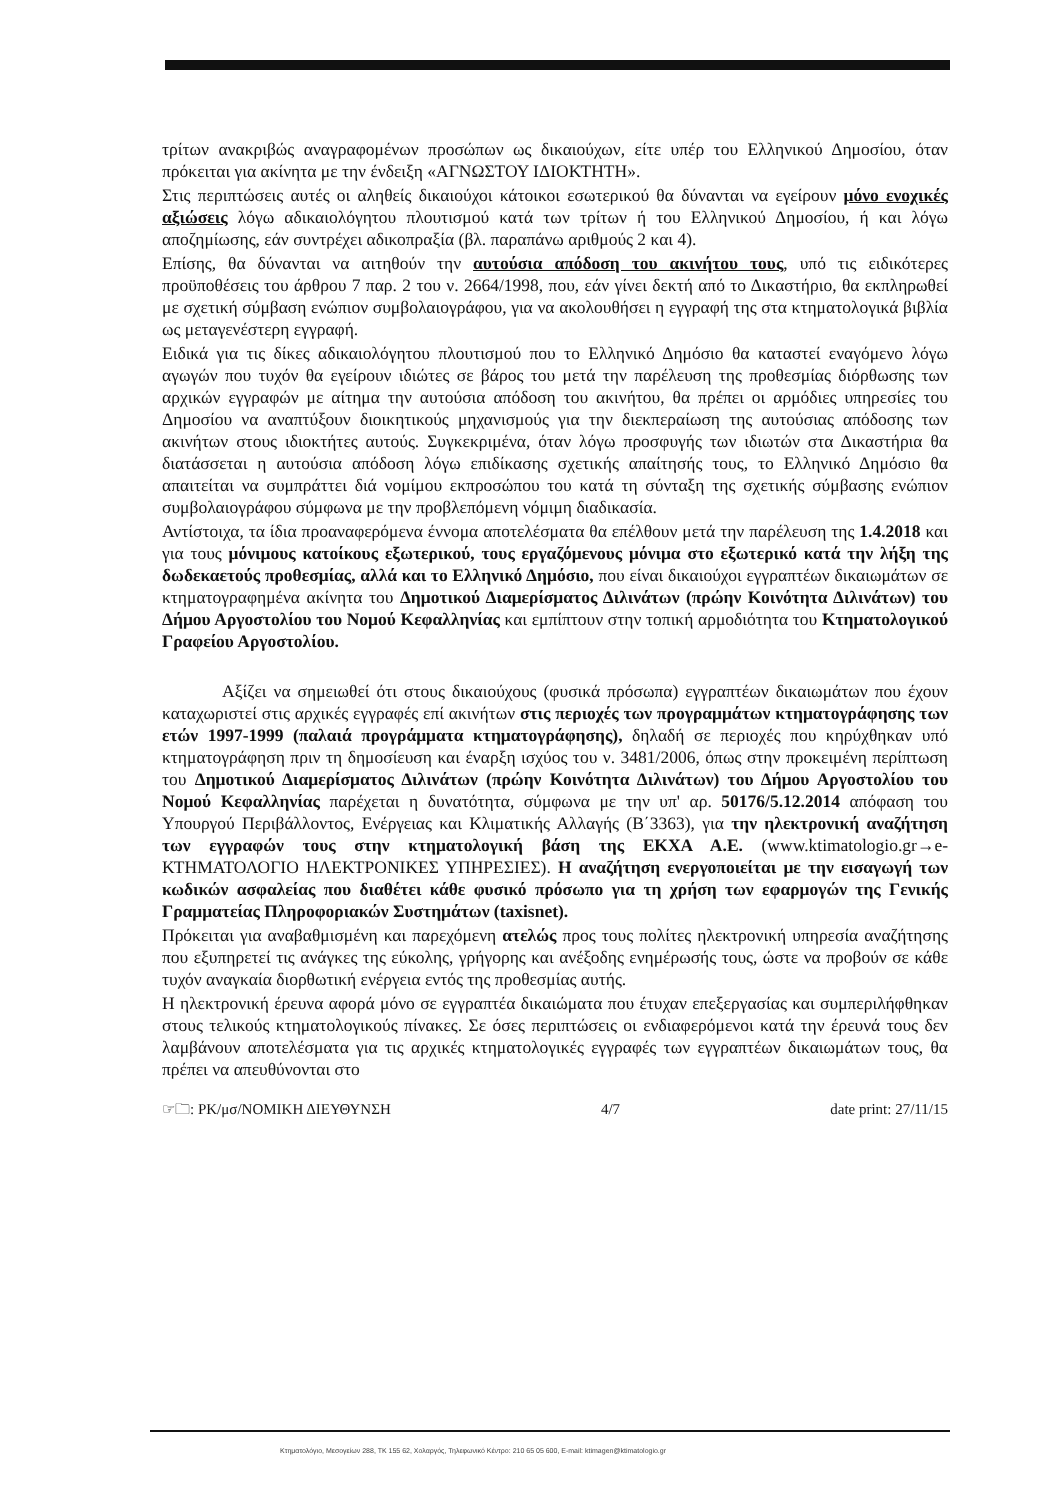τρίτων ανακριβώς αναγραφομένων προσώπων ως δικαιούχων, είτε υπέρ του Ελληνικού Δημοσίου, όταν πρόκειται για ακίνητα με την ένδειξη «ΑΓΝΩΣΤΟΥ ΙΔΙΟΚΤΗΤΗ».
Στις περιπτώσεις αυτές οι αληθείς δικαιούχοι κάτοικοι εσωτερικού θα δύνανται να εγείρουν μόνο ενοχικές αξιώσεις λόγω αδικαιολόγητου πλουτισμού κατά των τρίτων ή του Ελληνικού Δημοσίου, ή και λόγω αποζημίωσης, εάν συντρέχει αδικοπραξία (βλ. παραπάνω αριθμούς 2 και 4).
Επίσης, θα δύνανται να αιτηθούν την αυτούσια απόδοση του ακινήτου τους, υπό τις ειδικότερες προϋποθέσεις του άρθρου 7 παρ. 2 του ν. 2664/1998, που, εάν γίνει δεκτή από το Δικαστήριο, θα εκπληρωθεί με σχετική σύμβαση ενώπιον συμβολαιογράφου, για να ακολουθήσει η εγγραφή της στα κτηματολογικά βιβλία ως μεταγενέστερη εγγραφή.
Ειδικά για τις δίκες αδικαιολόγητου πλουτισμού που το Ελληνικό Δημόσιο θα καταστεί εναγόμενο λόγω αγωγών που τυχόν θα εγείρουν ιδιώτες σε βάρος του μετά την παρέλευση της προθεσμίας διόρθωσης των αρχικών εγγραφών με αίτημα την αυτούσια απόδοση του ακινήτου, θα πρέπει οι αρμόδιες υπηρεσίες του Δημοσίου να αναπτύξουν διοικητικούς μηχανισμούς για την διεκπεραίωση της αυτούσιας απόδοσης των ακινήτων στους ιδιοκτήτες αυτούς. Συγκεκριμένα, όταν λόγω προσφυγής των ιδιωτών στα Δικαστήρια θα διατάσσεται η αυτούσια απόδοση λόγω επιδίκασης σχετικής απαίτησής τους, το Ελληνικό Δημόσιο θα απαιτείται να συμπράττει διά νομίμου εκπροσώπου του κατά τη σύνταξη της σχετικής σύμβασης ενώπιον συμβολαιογράφου σύμφωνα με την προβλεπόμενη νόμιμη διαδικασία.
Αντίστοιχα, τα ίδια προαναφερόμενα έννομα αποτελέσματα θα επέλθουν μετά την παρέλευση της 1.4.2018 και για τους μόνιμους κατοίκους εξωτερικού, τους εργαζόμενους μόνιμα στο εξωτερικό κατά την λήξη της δωδεκαετούς προθεσμίας, αλλά και το Ελληνικό Δημόσιο, που είναι δικαιούχοι εγγραπτέων δικαιωμάτων σε κτηματογραφημένα ακίνητα του Δημοτικού Διαμερίσματος Διλινάτων (πρώην Κοινότητα Διλινάτων) του Δήμου Αργοστολίου του Νομού Κεφαλληνίας και εμπίπτουν στην τοπική αρμοδιότητα του Κτηματολογικού Γραφείου Αργοστολίου.
Αξίζει να σημειωθεί ότι στους δικαιούχους (φυσικά πρόσωπα) εγγραπτέων δικαιωμάτων που έχουν καταχωριστεί στις αρχικές εγγραφές επί ακινήτων στις περιοχές των προγραμμάτων κτηματογράφησης των ετών 1997-1999 (παλαιά προγράμματα κτηματογράφησης), δηλαδή σε περιοχές που κηρύχθηκαν υπό κτηματογράφηση πριν τη δημοσίευση και έναρξη ισχύος του ν. 3481/2006, όπως στην προκειμένη περίπτωση του Δημοτικού Διαμερίσματος Διλινάτων (πρώην Κοινότητα Διλινάτων) του Δήμου Αργοστολίου του Νομού Κεφαλληνίας παρέχεται η δυνατότητα, σύμφωνα με την υπ' αρ. 50176/5.12.2014 απόφαση του Υπουργού Περιβάλλοντος, Ενέργειας και Κλιματικής Αλλαγής (Β΄3363), για την ηλεκτρονική αναζήτηση των εγγραφών τους στην κτηματολογική βάση της ΕΚΧΑ Α.Ε. (www.ktimatologio.gr→e-ΚΤΗΜΑΤΟΛΟΓΙΟ ΗΛΕΚΤΡΟΝΙΚΕΣ ΥΠΗΡΕΣΙΕΣ). Η αναζήτηση ενεργοποιείται με την εισαγωγή των κωδικών ασφαλείας που διαθέτει κάθε φυσικό πρόσωπο για τη χρήση των εφαρμογών της Γενικής Γραμματείας Πληροφοριακών Συστημάτων (taxisnet).
Πρόκειται για αναβαθμισμένη και παρεχόμενη ατελώς προς τους πολίτες ηλεκτρονική υπηρεσία αναζήτησης που εξυπηρετεί τις ανάγκες της εύκολης, γρήγορης και ανέξοδης ενημέρωσής τους, ώστε να προβούν σε κάθε τυχόν αναγκαία διορθωτική ενέργεια εντός της προθεσμίας αυτής.
Η ηλεκτρονική έρευνα αφορά μόνο σε εγγραπτέα δικαιώματα που έτυχαν επεξεργασίας και συμπεριλήφθηκαν στους τελικούς κτηματολογικούς πίνακες. Σε όσες περιπτώσεις οι ενδιαφερόμενοι κατά την έρευνά τους δεν λαμβάνουν αποτελέσματα για τις αρχικές κτηματολογικές εγγραφές των εγγραπτέων δικαιωμάτων τους, θα πρέπει να απευθύνονται στο
☞🗀: ΡΚ/μσ/ΝΟΜΙΚΗ ΔΙΕΥΘΥΝΣΗ 4/7 date print: 27/11/15
Κτηματολόγιο, Μεσογείων 288, ΤΚ 155 62, Χολαργός, Τηλεφωνικό Κέντρο: 210 65 05 600, E-mail: ktimagen@ktimatologio.gr